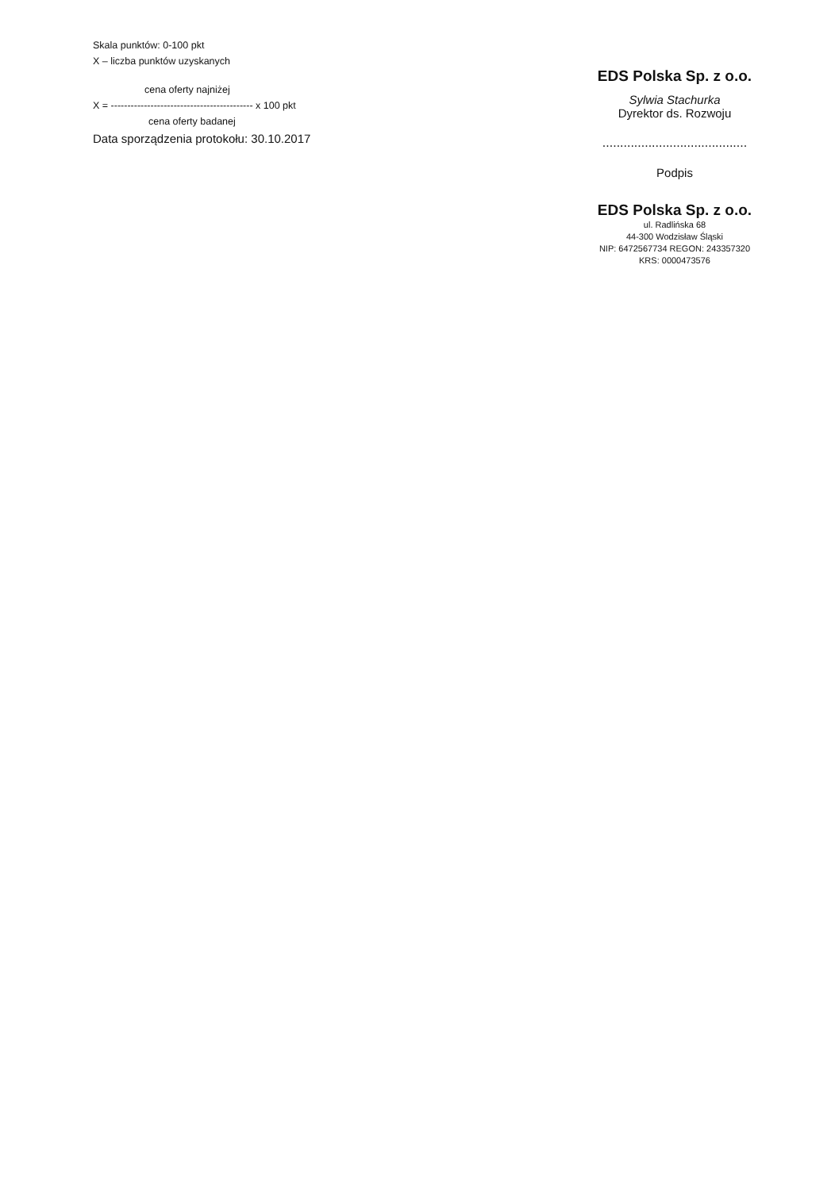Skala punktów: 0-100 pkt
X – liczba punktów uzyskanych
cena oferty najniżej
X = ------------------------------------------- x 100 pkt
cena oferty badanej
Data sporządzenia protokołu: 30.10.2017
EDS Polska Sp. z o.o.
Sylwia Stachurka
Dyrektor ds. Rozwoju
.........................................
Podpis
EDS Polska Sp. z o.o.
ul. Radlińska 68
44-300 Wodzisław Śląski
NIP: 6472567734 REGON: 243357320
KRS: 0000473576